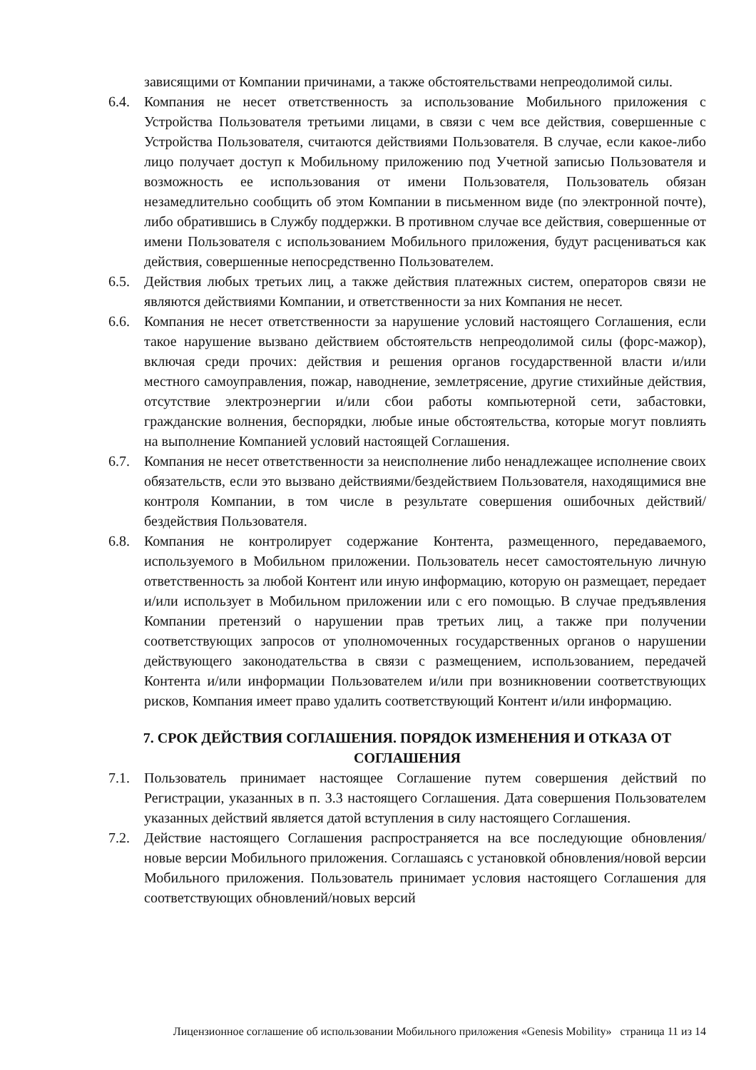зависящими от Компании причинами, а также обстоятельствами непреодолимой силы.
6.4. Компания не несет ответственность за использование Мобильного приложения с Устройства Пользователя третьими лицами, в связи с чем все действия, совершенные с Устройства Пользователя, считаются действиями Пользователя. В случае, если какое-либо лицо получает доступ к Мобильному приложению под Учетной записью Пользователя и возможность ее использования от имени Пользователя, Пользователь обязан незамедлительно сообщить об этом Компании в письменном виде (по электронной почте), либо обратившись в Службу поддержки. В противном случае все действия, совершенные от имени Пользователя с использованием Мобильного приложения, будут расцениваться как действия, совершенные непосредственно Пользователем.
6.5. Действия любых третьих лиц, а также действия платежных систем, операторов связи не являются действиями Компании, и ответственности за них Компания не несет.
6.6. Компания не несет ответственности за нарушение условий настоящего Соглашения, если такое нарушение вызвано действием обстоятельств непреодолимой силы (форс-мажор), включая среди прочих: действия и решения органов государственной власти и/или местного самоуправления, пожар, наводнение, землетрясение, другие стихийные действия, отсутствие электроэнергии и/или сбои работы компьютерной сети, забастовки, гражданские волнения, беспорядки, любые иные обстоятельства, которые могут повлиять на выполнение Компанией условий настоящей Соглашения.
6.7. Компания не несет ответственности за неисполнение либо ненадлежащее исполнение своих обязательств, если это вызвано действиями/бездействием Пользователя, находящимися вне контроля Компании, в том числе в результате совершения ошибочных действий/бездействия Пользователя.
6.8. Компания не контролирует содержание Контента, размещенного, передаваемого, используемого в Мобильном приложении. Пользователь несет самостоятельную личную ответственность за любой Контент или иную информацию, которую он размещает, передает и/или использует в Мобильном приложении или с его помощью. В случае предъявления Компании претензий о нарушении прав третьих лиц, а также при получении соответствующих запросов от уполномоченных государственных органов о нарушении действующего законодательства в связи с размещением, использованием, передачей Контента и/или информации Пользователем и/или при возникновении соответствующих рисков, Компания имеет право удалить соответствующий Контент и/или информацию.
7. СРОК ДЕЙСТВИЯ СОГЛАШЕНИЯ. ПОРЯДОК ИЗМЕНЕНИЯ И ОТКАЗА ОТ СОГЛАШЕНИЯ
7.1. Пользователь принимает настоящее Соглашение путем совершения действий по Регистрации, указанных в п. 3.3 настоящего Соглашения. Дата совершения Пользователем указанных действий является датой вступления в силу настоящего Соглашения.
7.2. Действие настоящего Соглашения распространяется на все последующие обновления/новые версии Мобильного приложения. Соглашаясь с установкой обновления/новой версии Мобильного приложения. Пользователь принимает условия настоящего Соглашения для соответствующих обновлений/новых версий
Лицензионное соглашение об использовании Мобильного приложения «Genesis Mobility» страница 11 из 14